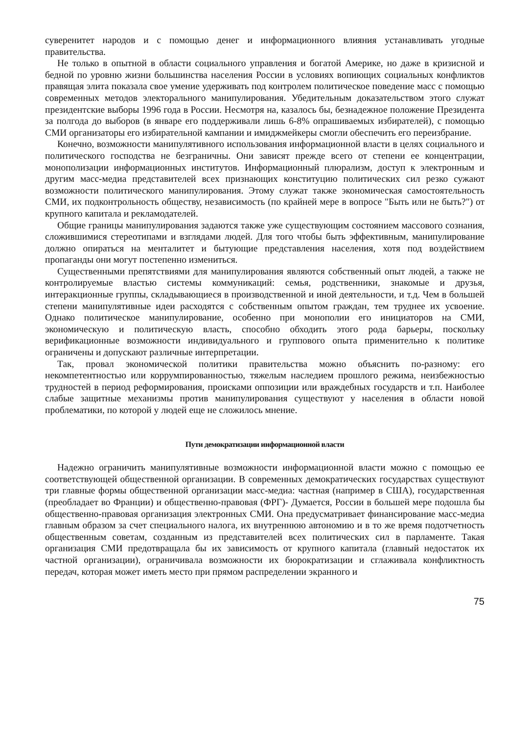суверенитет народов и с помощью денег и информационного влияния устанавливать угодные правительства.
Не только в опытной в области социального управления и богатой Америке, но даже в кризисной и бедной по уровню жизни большинства населения России в условиях вопиющих социальных конфликтов правящая элита показала свое умение удерживать под контролем политическое поведение масс с помощью современных методов электорального манипулирования. Убедительным доказательством этого служат президентские выборы 1996 года в России. Несмотря на, казалось бы, безнадежное положение Президента за полгода до выборов (в январе его поддерживали лишь 6-8% опрашиваемых избирателей), с помощью СМИ организаторы его избирательной кампании и имиджмейкеры смогли обеспечить его переизбрание.
Конечно, возможности манипулятивного использования информационной власти в целях социального и политического господства не безграничны. Они зависят прежде всего от степени ее концентрации, монополизации информационных институтов. Информационный плюрализм, доступ к электронным и другим масс-медиа представителей всех признающих конституцию политических сил резко сужают возможности политического манипулирования. Этому служат также экономическая самостоятельность СМИ, их подконтрольность обществу, независимость (по крайней мере в вопросе "Быть или не быть?") от крупного капитала и рекламодателей.
Общие границы манипулирования задаются также уже существующим состоянием массового сознания, сложившимися стереотипами и взглядами людей. Для того чтобы быть эффективным, манипулирование должно опираться на менталитет и бытующие представления населения, хотя под воздействием пропаганды они могут постепенно измениться.
Существенными препятствиями для манипулирования являются собственный опыт людей, а также не контролируемые властью системы коммуникаций: семья, родственники, знакомые и друзья, интеракционные группы, складывающиеся в производственной и иной деятельности, и т.д. Чем в большей степени манипулятивные идеи расходятся с собственным опытом граждан, тем труднее их усвоение. Однако политическое манипулирование, особенно при монополии его инициаторов на СМИ, экономическую и политическую власть, способно обходить этого рода барьеры, поскольку верификационные возможности индивидуального и группового опыта применительно к политике ограничены и допускают различные интерпретации.
Так, провал экономической политики правительства можно объяснить по-разному: его некомпетентностью или коррумпированностью, тяжелым наследием прошлого режима, неизбежностью трудностей в период реформирования, происками оппозиции или враждебных государств и т.п. Наиболее слабые защитные механизмы против манипулирования существуют у населения в области новой проблематики, по которой у людей еще не сложилось мнение.
Пути демократизации информационной власти
Надежно ограничить манипулятивные возможности информационной власти можно с помощью ее соответствующей общественной организации. В современных демократических государствах существуют три главные формы общественной организации масс-медиа: частная (например в США), государственная (преобладает во Франции) и общественно-правовая (ФРГ)- Думается, России в большей мере подошла бы общественно-правовая организация электронных СМИ. Она предусматривает финансирование масс-медиа главным образом за счет специального налога, их внутреннюю автономию и в то же время подотчетность общественным советам, созданным из представителей всех политических сил в парламенте. Такая организация СМИ предотвращала бы их зависимость от крупного капитала (главный недостаток их частной организации), ограничивала возможности их бюрократизации и сглаживала конфликтность передач, которая может иметь место при прямом распределении экранного и
75